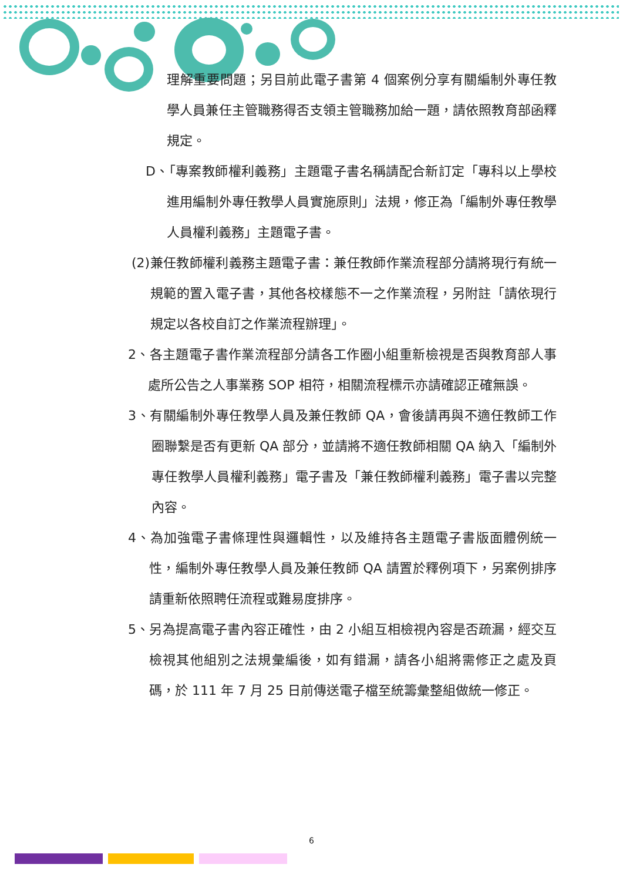理解重要問題；另目前此電子書第 4 個案例分享有關編制外專任教學人員兼任主管職務得否支領主管職務加給一題，請依照教育部函釋規定。
D、「專案教師權利義務」主題電子書名稱請配合新訂定「專科以上學校進用編制外專任教學人員實施原則」法規，修正為「編制外專任教學人員權利義務」主題電子書。
(2)兼任教師權利義務主題電子書：兼任教師作業流程部分請將現行有統一規範的置入電子書，其他各校樣態不一之作業流程，另附註「請依現行規定以各校自訂之作業流程辦理」。
2、各主題電子書作業流程部分請各工作圈小組重新檢視是否與教育部人事處所公告之人事業務 SOP 相符，相關流程標示亦請確認正確無誤。
3、有關編制外專任教學人員及兼任教師 QA，會後請再與不適任教師工作圈聯繫是否有更新 QA 部分，並請將不適任教師相關 QA 納入「編制外專任教學人員權利義務」電子書及「兼任教師權利義務」電子書以完整內容。
4、為加強電子書條理性與邏輯性，以及維持各主題電子書版面體例統一性，編制外專任教學人員及兼任教師 QA 請置於釋例項下，另案例排序請重新依照聘任流程或難易度排序。
5、另為提高電子書內容正確性，由 2 小組互相檢視內容是否疏漏，經交互檢視其他組別之法規彙編後，如有錯漏，請各小組將需修正之處及頁碼，於 111 年 7 月 25 日前傳送電子檔至統籌彙整組做統一修正。
6